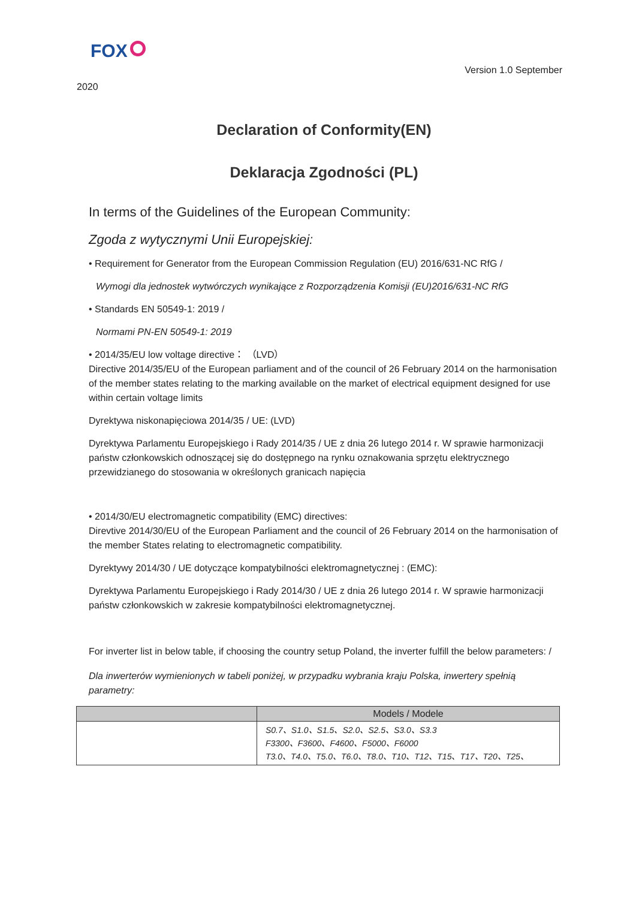FOX
Version 1.0 September
2020
Declaration of Conformity(EN)
Deklaracja Zgodności (PL)
In terms of the Guidelines of the European Community:
Zgoda z wytycznymi Unii Europejskiej:
• Requirement for Generator from the European Commission Regulation (EU) 2016/631-NC RfG /
Wymogi dla jednostek wytwórczych wynikające z Rozporządzenia Komisji (EU)2016/631-NC RfG
• Standards EN 50549-1: 2019 /
Normami PN-EN 50549-1: 2019
• 2014/35/EU low voltage directive： （LVD）
Directive 2014/35/EU of the European parliament and of the council of 26 February 2014 on the harmonisation of the member states relating to the marking available on the market of electrical equipment designed for use within certain voltage limits
Dyrektywa niskonapięciowa 2014/35 / UE: (LVD)
Dyrektywa Parlamentu Europejskiego i Rady 2014/35 / UE z dnia 26 lutego 2014 r. W sprawie harmonizacji państw członkowskich odnoszącej się do dostępnego na rynku oznakowania sprzętu elektrycznego przewidzianego do stosowania w określonych granicach napięcia
• 2014/30/EU electromagnetic compatibility (EMC) directives:
Direvtive 2014/30/EU of the European Parliament and the council of 26 February 2014 on the harmonisation of the member States relating to electromagnetic compatibility.
Dyrektywy 2014/30 / UE dotyczące kompatybilności elektromagnetycznej : (EMC):
Dyrektywa Parlamentu Europejskiego i Rady 2014/30 / UE z dnia 26 lutego 2014 r. W sprawie harmonizacji państw członkowskich w zakresie kompatybilności elektromagnetycznej.
For inverter list in below table, if choosing the country setup Poland, the inverter fulfill the below parameters: /
Dla inwerterów wymienionych w tabeli poniżej, w przypadku wybrania kraju Polska, inwertery spełnią parametry:
| | Models / Modele |
| --- | --- |
| | S0.7、S1.0、S1.5、S2.0、S2.5、S3.0、S3.3 F3300、F3600、F4600、F5000、F6000 T3.0、T4.0、T5.0、T6.0、T8.0、T10、T12、T15、T17、T20、T25、 |